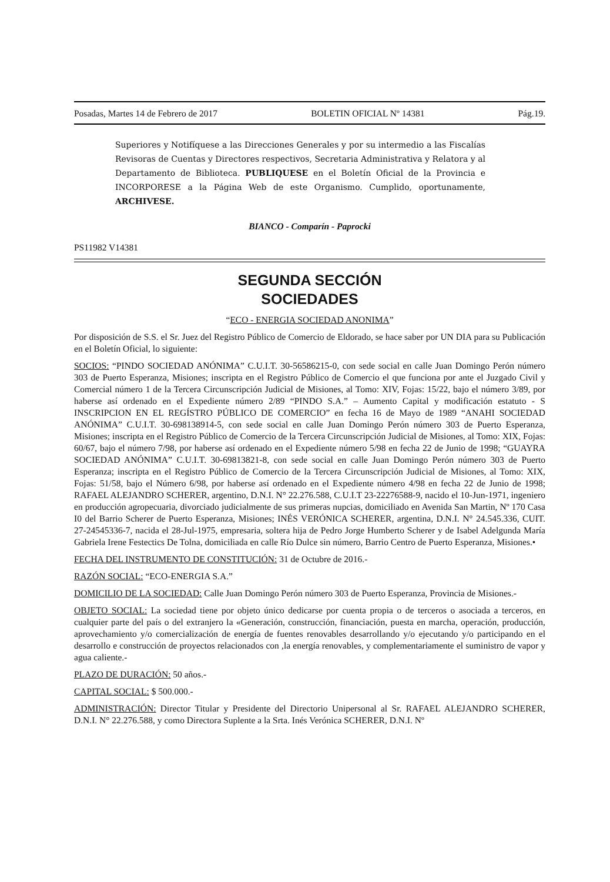Posadas, Martes 14 de Febrero de 2017 BOLETIN OFICIAL Nº 14381 Pág.19.
Superiores y Notifíquese a las Direcciones Generales y por su intermedio a las Fiscalías Revisoras de Cuentas y Directores respectivos, Secretaria Administrativa y Relatora y al Departamento de Biblioteca. PUBLIQUESE en el Boletín Oficial de la Provincia e INCORPORESE a la Página Web de este Organismo. Cumplido, oportunamente, ARCHIVESE.
BIANCO - Comparín - Paprocki
PS11982 V14381
SEGUNDA SECCIÓN
SOCIEDADES
“ECO - ENERGIA SOCIEDAD ANONIMA”
Por disposición de S.S. el Sr. Juez del Registro Público de Comercio de Eldorado, se hace saber por UN DIA para su Publicación en el Boletín Oficial, lo siguiente:
SOCIOS: “PINDO SOCIEDAD ANÓNIMA” C.U.I.T. 30-56586215-0, con sede social en calle Juan Domingo Perón número 303 de Puerto Esperanza, Misiones; inscripta en el Registro Público de Comercio el que funciona por ante el Juzgado Civil y Comercial número 1 de la Tercera Circunscripción Judicial de Misiones, al Tomo: XIV, Fojas: 15/22, bajo el número 3/89, por haberse así ordenado en el Expediente número 2/89 “PINDO S.A.” – Aumento Capital y modificación estatuto - S INSCRIPCION EN EL REGÍSTRO PÚBLICO DE COMERCIO” en fecha 16 de Mayo de 1989 “ANAHI SOCIEDAD ANÓNIMA” C.U.I.T. 30-698138914-5, con sede social en calle Juan Domingo Perón número 303 de Puerto Esperanza, Misiones; inscripta en el Registro Público de Comercio de la Tercera Circunscripción Judicial de Misiones, al Tomo: XIX, Fojas: 60/67, bajo el número 7/98, por haberse así ordenado en el Expediente número 5/98 en fecha 22 de Junio de 1998; “GUAYRA SOCIEDAD ANÓNIMA” C.U.I.T. 30-69813821-8, con sede social en calle Juan Domingo Perón número 303 de Puerto Esperanza; inscripta en el Registro Público de Comercio de la Tercera Circunscripción Judicial de Misiones, al Tomo: XIX, Fojas: 51/58, bajo el Número 6/98, por haberse así ordenado en el Expediente número 4/98 en fecha 22 de Junio de 1998; RAFAEL ALEJANDRO SCHERER, argentino, D.N.I. N° 22.276.588, C.U.I.T 23-22276588-9, nacido el 10-Jun-1971, ingeniero en producción agropecuaria, divorciado judicialmente de sus primeras nupcias, domiciliado en Avenida San Martin, Nº 170 Casa I0 del Barrio Scherer de Puerto Esperanza, Misiones; INÉS VERÓNICA SCHERER, argentina, D.N.I. N° 24.545.336, CUIT. 27-24545336-7, nacida el 28-Jul-1975, empresaria, soltera hija de Pedro Jorge Humberto Scherer y de Isabel Adelgunda María Gabriela Irene Festectics De Tolna, domiciliada en calle Río Dulce sin número, Barrio Centro de Puerto Esperanza, Misiones.•
FECHA DEL INSTRUMENTO DE CONSTITUCIÓN: 31 de Octubre de 2016.-
RAZÓN SOCIAL: “ECO-ENERGIA S.A.”
DOMICILIO DE LA SOCIEDAD: Calle Juan Domingo Perón número 303 de Puerto Esperanza, Provincia de Misiones.-
OBJETO SOCIAL: La sociedad tiene por objeto único dedicarse por cuenta propia o de terceros o asociada a terceros, en cualquier parte del país o del extranjero la «Generación, construcción, financiación, puesta en marcha, operación, producción, aprovechamiento y/o comercialización de energía de fuentes renovables desarrollando y/o ejecutando y/o participando en el desarrollo e construcción de proyectos relacionados con ,la energía renovables, y complementariamente el suministro de vapor y agua caliente.-
PLAZO DE DURACIÓN: 50 años.-
CAPITAL SOCIAL: $ 500.000.-
ADMINISTRACIÓN: Director Titular y Presidente del Directorio Unipersonal al Sr. RAFAEL ALEJANDRO SCHERER, D.N.I. N° 22.276.588, y como Directora Suplente a la Srta. Inés Verónica SCHERER, D.N.I. Nº